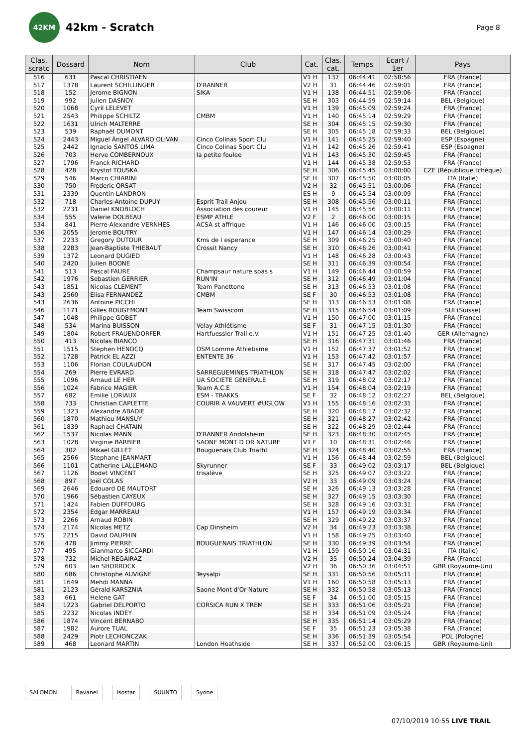42KM
42km - Scratch
Page 8
| Clas. scratc | Dossard | Nom | Club | Cat. | Clas. cat. | Temps | Ecart / 1er | Pays |
| --- | --- | --- | --- | --- | --- | --- | --- | --- |
| 516 | 631 | Pascal CHRISTIAEN | | V1 H | 137 | 06:44:41 | 02:58:56 | FRA (France) |
| 517 | 1378 | Laurent SCHILLINGER | D'RANNER | V2 H | 31 | 06:44:46 | 02:59:01 | FRA (France) |
| 518 | 152 | Jerome BIGNON | SIKA | V1 H | 138 | 06:44:51 | 02:59:06 | FRA (France) |
| 519 | 992 | Julien DASNOY | | SE H | 303 | 06:44:59 | 02:59:14 | BEL (Belgique) |
| 520 | 1068 | Cyril LELEVET | | V1 H | 139 | 06:45:09 | 02:59:24 | FRA (France) |
| 521 | 2543 | Philippe SCHILTZ | CMBM | V1 H | 140 | 06:45:14 | 02:59:29 | FRA (France) |
| 522 | 1631 | Ulrich MALTERRE | | SE H | 304 | 06:45:15 | 02:59:30 | FRA (France) |
| 523 | 539 | Raphaël DUMONT | | SE H | 305 | 06:45:18 | 02:59:33 | BEL (Belgique) |
| 524 | 2443 | Miguel Ángel ALVARO OLIVAN | Cinco Colinas Sport Clu | V1 H | 141 | 06:45:25 | 02:59:40 | ESP (Espagne) |
| 525 | 2442 | Ignacio SANTOS LIMA | Cinco Colinas Sport Clu | V1 H | 142 | 06:45:26 | 02:59:41 | ESP (Espagne) |
| 526 | 703 | Herve COMBERNOUX | la petite foulee | V1 H | 143 | 06:45:30 | 02:59:45 | FRA (France) |
| 527 | 1796 | Franck RICHARD | | V1 H | 144 | 06:45:38 | 02:59:53 | FRA (France) |
| 528 | 428 | Krystof TOUSKA | | SE H | 306 | 06:45:45 | 03:00:00 | CZE (République tchèque) |
| 529 | 546 | Marco CHIARINI | | SE H | 307 | 06:45:50 | 03:00:05 | ITA (Italie) |
| 530 | 750 | Frederic ORSAT | | V2 H | 32 | 06:45:51 | 03:00:06 | FRA (France) |
| 531 | 2339 | Quentin LANDRON | | ES H | 9 | 06:45:54 | 03:00:09 | FRA (France) |
| 532 | 718 | Charles-Antoine DUPUY | Esprit Trail Anjou | SE H | 308 | 06:45:56 | 03:00:11 | FRA (France) |
| 532 | 2231 | Daniel KNOBLOCH | Association des coureur | V1 H | 145 | 06:45:56 | 03:00:11 | FRA (France) |
| 534 | 555 | Valerie DOLBEAU | ESMP ATHLE | V2 F | 2 | 06:46:00 | 03:00:15 | FRA (France) |
| 534 | 841 | Pierre-Alexandre VERNHES | ACSA st affrique | V1 H | 146 | 06:46:00 | 03:00:15 | FRA (France) |
| 536 | 2055 | Jerome BOUTRY | | V1 H | 147 | 06:46:14 | 03:00:29 | FRA (France) |
| 537 | 2233 | Gregory DUTOUR | Kms de l esperance | SE H | 309 | 06:46:25 | 03:00:40 | FRA (France) |
| 538 | 2283 | Jean-Baptiste THIEBAUT | Crossit Nancy | SE H | 310 | 06:46:26 | 03:00:41 | FRA (France) |
| 539 | 1372 | Leonard DUGIED | | V1 H | 148 | 06:46:28 | 03:00:43 | FRA (France) |
| 540 | 2420 | Julien BOONE | | SE H | 311 | 06:46:39 | 03:00:54 | FRA (France) |
| 541 | 513 | Pascal FAURE | Champsaur nature spas s | V1 H | 149 | 06:46:44 | 03:00:59 | FRA (France) |
| 542 | 1976 | Sebastien GERRIER | RUN'IN | SE H | 312 | 06:46:49 | 03:01:04 | FRA (France) |
| 543 | 1851 | Nicolas CLEMENT | Team Panettone | SE H | 313 | 06:46:53 | 03:01:08 | FRA (France) |
| 543 | 2560 | Elisa FERNANDEZ | CMBM | SE F | 30 | 06:46:53 | 03:01:08 | FRA (France) |
| 543 | 2636 | Antoine PICCHI | | SE H | 313 | 06:46:53 | 03:01:08 | FRA (France) |
| 546 | 1171 | Gilles ROUGEMONT | Team Swisscom | SE H | 315 | 06:46:54 | 03:01:09 | SUI (Suisse) |
| 547 | 1048 | Philippe GOBET | | V1 H | 150 | 06:47:00 | 03:01:15 | FRA (France) |
| 548 | 534 | Marina BUISSON | Velay Athlétisme | SE F | 31 | 06:47:15 | 03:01:30 | FRA (France) |
| 549 | 1804 | Robert FRAUENDORFER | Hartfuessler Trail e.V. | V1 H | 151 | 06:47:25 | 03:01:40 | GER (Allemagne) |
| 550 | 413 | Nicolas BIANCO | | SE H | 316 | 06:47:31 | 03:01:46 | FRA (France) |
| 551 | 1515 | Stephen HENOCQ | OSM Lomme Athletisme | V1 H | 152 | 06:47:37 | 03:01:52 | FRA (France) |
| 552 | 1728 | Patrick EL AZZI | ENTENTE 36 | V1 H | 153 | 06:47:42 | 03:01:57 | FRA (France) |
| 553 | 1106 | Florian COULAUDON | | SE H | 317 | 06:47:45 | 03:02:00 | FRA (France) |
| 554 | 269 | Pierre EVRARD | SARREGUEMINES TRIATHLON | SE H | 318 | 06:47:47 | 03:02:02 | FRA (France) |
| 555 | 1096 | Arnaud LE HER | UA SOCIETE GENERALE | SE H | 319 | 06:48:02 | 03:02:17 | FRA (France) |
| 556 | 1024 | Fabrice MAGIER | Team A.C.E | V1 H | 154 | 06:48:04 | 03:02:19 | FRA (France) |
| 557 | 682 | Emilie LORIAUX | ESM - TRAKKS | SE F | 32 | 06:48:12 | 03:02:27 | BEL (Belgique) |
| 558 | 733 | Christian CAPLETTE | COURIR A VAUVERT #UGLOW | V1 H | 155 | 06:48:16 | 03:02:31 | FRA (France) |
| 559 | 1323 | Alexandre ABADIE | | SE H | 320 | 06:48:17 | 03:02:32 | FRA (France) |
| 560 | 1870 | Mathieu MANSUY | | SE H | 321 | 06:48:27 | 03:02:42 | FRA (France) |
| 561 | 1839 | Raphael CHATAIN | | SE H | 322 | 06:48:29 | 03:02:44 | FRA (France) |
| 562 | 1537 | Nicolas MANN | D'RANNER Andolsheim | SE H | 323 | 06:48:30 | 03:02:45 | FRA (France) |
| 563 | 1028 | Virginie BARBIER | SAONE MONT D OR NATURE | V1 F | 10 | 06:48:31 | 03:02:46 | FRA (France) |
| 564 | 302 | Mikaël GILLET | Bouguenais Club Triathl | SE H | 324 | 06:48:40 | 03:02:55 | FRA (France) |
| 565 | 2566 | Stephane JEANMART | | V1 H | 156 | 06:48:44 | 03:02:59 | BEL (Belgique) |
| 566 | 1101 | Catherine LALLEMAND | Skyrunner | SE F | 33 | 06:49:02 | 03:03:17 | BEL (Belgique) |
| 567 | 1126 | Bodet VINCENT | trisalève | SE H | 325 | 06:49:07 | 03:03:22 | FRA (France) |
| 568 | 897 | Joël COLAS | | V2 H | 33 | 06:49:09 | 03:03:24 | FRA (France) |
| 569 | 2646 | Edouard DE MAUTORT | | SE H | 326 | 06:49:13 | 03:03:28 | FRA (France) |
| 570 | 1966 | Sébastien CAYEUX | | SE H | 327 | 06:49:15 | 03:03:30 | FRA (France) |
| 571 | 1424 | Fabien DUFFOURG | | SE H | 328 | 06:49:16 | 03:03:31 | FRA (France) |
| 572 | 2354 | Edgar MARREAU | | V1 H | 157 | 06:49:19 | 03:03:34 | FRA (France) |
| 573 | 2266 | Arnaud ROBIN | | SE H | 329 | 06:49:22 | 03:03:37 | FRA (France) |
| 574 | 2174 | Nicolas METZ | Cap Dinsheim | V2 H | 34 | 06:49:23 | 03:03:38 | FRA (France) |
| 575 | 2215 | David DAUPHIN | | V1 H | 158 | 06:49:25 | 03:03:40 | FRA (France) |
| 576 | 478 | Jimmy PIERRE | BOUGUENAIS TRIATHLON | SE H | 330 | 06:49:39 | 03:03:54 | FRA (France) |
| 577 | 495 | Gianmarco SICCARDI | | V1 H | 159 | 06:50:16 | 03:04:31 | ITA (Italie) |
| 578 | 732 | Michel REGAIRAZ | | V2 H | 35 | 06:50:24 | 03:04:39 | FRA (France) |
| 579 | 603 | Ian SHORROCK | | V2 H | 36 | 06:50:36 | 03:04:51 | GBR (Royaume-Uni) |
| 580 | 686 | Christophe AUVIGNE | Teysalpi | SE H | 331 | 06:50:56 | 03:05:11 | FRA (France) |
| 581 | 1649 | Mehdi MANNA | | V1 H | 160 | 06:50:58 | 03:05:13 | FRA (France) |
| 581 | 2123 | Gérald KARSZNIA | Saone Mont d'Or Nature | SE H | 332 | 06:50:58 | 03:05:13 | FRA (France) |
| 583 | 661 | Helene GAT | | SE F | 34 | 06:51:00 | 03:05:15 | FRA (France) |
| 584 | 1223 | Gabriel DELPORTO | CORSICA RUN X TREM | SE H | 333 | 06:51:06 | 03:05:21 | FRA (France) |
| 585 | 2232 | Nicolas INDEY | | SE H | 334 | 06:51:09 | 03:05:24 | FRA (France) |
| 586 | 1874 | Vincent BERNABO | | SE H | 335 | 06:51:14 | 03:05:29 | FRA (France) |
| 587 | 1982 | Aurore TUAL | | SE F | 35 | 06:51:23 | 03:05:38 | FRA (France) |
| 588 | 2429 | Piotr LECHONCZAK | | SE H | 336 | 06:51:39 | 03:05:54 | POL (Pologne) |
| 589 | 468 | Leonard MARTIN | London Heathside | SE H | 337 | 06:52:00 | 03:06:15 | GBR (Royaume-Uni) |
SALOMON Ravanel isostar SUUNTO Syone
07/10/2019 10:55 LIVE TRAIL